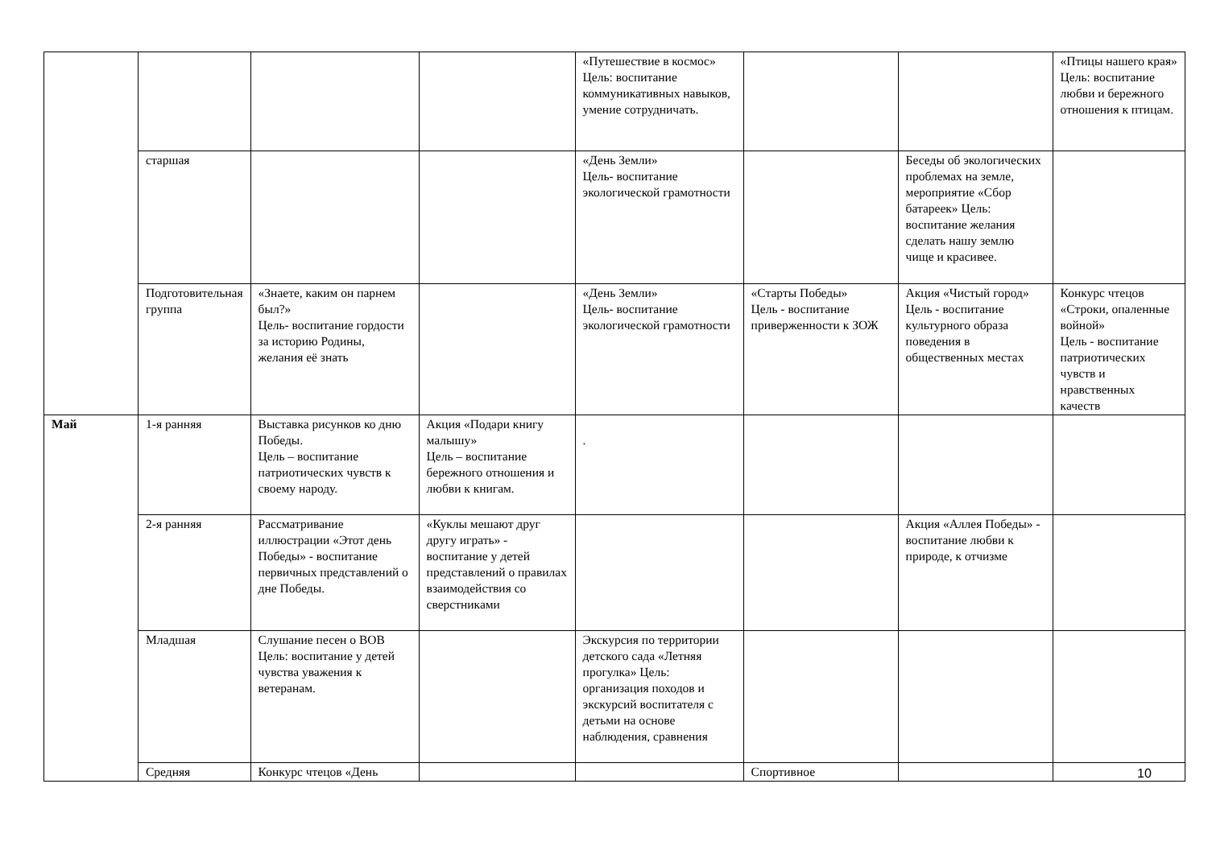| | | | | «Путешествие в космос» Цель: воспитание коммуникативных навыков, умение сотрудничать. | | | «Птицы нашего края» Цель: воспитание любви и бережного отношения к птицам. |
| | старшая | | | «День Земли» Цель- воспитание экологической грамотности | | Беседы об экологических проблемах на земле, мероприятие «Сбор батареек» Цель: воспитание желания сделать нашу землю чище и красивее. | |
| | Подготовительная группа | «Знаете, каким он парнем был?» Цель- воспитание гордости за историю Родины, желания её знать | | «День Земли» Цель- воспитание экологической грамотности | «Старты Победы» Цель - воспитание приверженности к ЗОЖ | Акция «Чистый город» Цель - воспитание культурного образа поведения в общественных местах | Конкурс чтецов «Строки, опаленные войной» Цель - воспитание патриотических чувств и нравственных качеств |
| Май | 1-я ранняя | Выставка рисунков ко дню Победы. Цель – воспитание патриотических чувств к своему народу. | Акция «Подари книгу малышу» Цель – воспитание бережного отношения и любви к книгам. | . | | | |
| | 2-я ранняя | Рассматривание иллюстрации «Этот день Победы» - воспитание первичных представлений о дне Победы. | «Куклы мешают друг другу играть» - воспитание у детей представлений о правилах взаимодействия со сверстниками | | | Акция «Аллея Победы» - воспитание любви к природе, к отчизме | |
| | Младшая | Слушание песен о ВОВ Цель: воспитание у детей чувства уважения к ветеранам. | | Экскурсия по территории детского сада «Летняя прогулка» Цель: организация походов и экскурсий воспитателя с детьми на основе наблюдения, сравнения | | | |
| | Средняя | Конкурс чтецов «День | | | Спортивное | | |
10